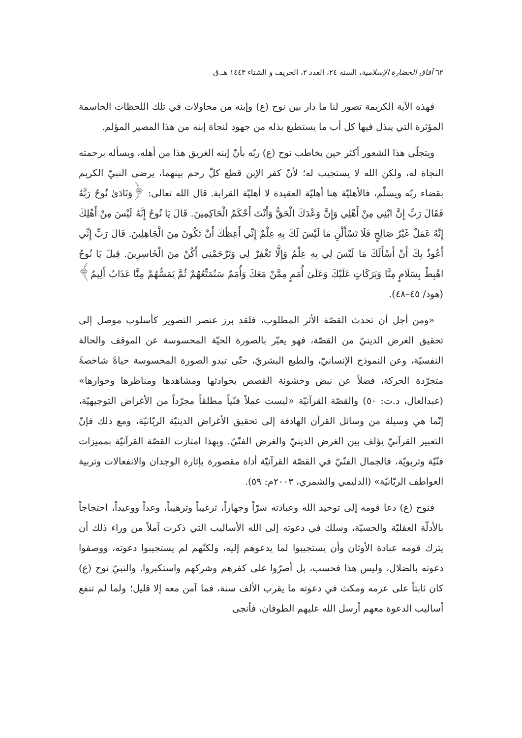٦٢ آفاق الحضارة الإسلامية، السنة ٢٤، العدد ٢، الخريف و الشتاء ١٤٤٣ هـ.ق
فهذه الآية الكريمة تصور لنا ما دار بين نوح (ع) وإبنه من محاولات في تلك اللحظات الحاسمة المؤثرة التي يبذل فيها كل أب ما يستطيع بذله من جهود لنجاة إبنه من هذا المصير المؤلم.
ويتجلّى هذا الشعور أكثر حين يخاطب نوح (ع) ربّه بأنّ إبنه الغريق هذا من أهله، ويسأله برحمته النجاة له، ولكن الله لا يستجيب له؛ لأنّ كفر الإبن قطع كلّ رحم بينهما، يرضى النبيّ الكريم بقضاء ربّه ويسلّم، فالأهليّة هنا أهليّة العقيدة لا أهليّة القرابة. قال الله تعالى: ﴿وَنَادَىٰ نُوحٌ رَبَّهُ فَقَالَ رَبِّ إِنَّ ابْنِي مِنْ أَهْلِي وَإِنَّ وَعْدَكَ الْحَقُّ وَأَنْتَ أَحْكَمُ الْحَاكِمِينَ. قَالَ يَا نُوحُ إِنَّهُ لَيْسَ مِنْ أَهْلِكَ إِنَّهُ عَمَلٌ غَيْرُ صَالِحٍ فَلَا تَسْأَلْنِ مَا لَيْسَ لَكَ بِهِ عِلْمٌ إِنِّي أَعِظُكَ أَنْ تَكُونَ مِنَ الْجَاهِلِينَ. قَالَ رَبِّ إِنِّي أَعُوذُ بِكَ أَنْ أَسْأَلَكَ مَا لَيْسَ لِي بِهِ عِلْمٌ وَإِلَّا تَغْفِرْ لِي وَتَرْحَمْنِي أَكُنْ مِنَ الْخَاسِرِينَ. قِيلَ يَا نُوحُ اهْبِطْ بِسَلَامٍ مِنَّا وَبَرَكَاتٍ عَلَيْكَ وَعَلَىٰ أُمَمٍ مِمَّنْ مَعَكَ وَأُمَمٌ سَنُمَتِّعُهُمْ ثُمَّ يَمَسُّهُمْ مِنَّا عَذَابٌ أَلِيمٌ﴾ (هود/ ٤٥–٤٨).
«ومن أجل أن تحدث القصّة الأثر المطلوب، فلقد برز عنصر التصوير كأسلوب موصل إلى تحقيق الغرض الدينيّ من القصّة، فهو يعبّر بالصورة الحيّة المحسوسة عن الموقف والحالة النفسيّة، وعن النموذج الإنسانيّ، والطبع البشريّ، حتّى تبدو الصورة المحسوسة حياةً شاخصةً متجرّدة الحركة، فضلاً عن نبض وخشونة القصص بحوادثها ومشاهدها ومناظرها وحوارها» (عبدالعال، د.ت: ٥٠) والقصّة القرآنيّة «ليست عملاً فنّياً مطلقاً مجرّداً من الأغراض التوجيهيّة، إنّما هي وسيلة من وسائل القرآن الهادفة إلى تحقيق الأغراض الدينيّة الربّانيّة، ومع ذلك فإنّ التعبير القرآنيّ يؤلف بين الغرض الدينيّ والغرض الفنّيّ. وبهذا امتازت القصّة القرآنيّة بمميزات فنّيّة وتربويّة، فالجمال الفنّيّ في القصّة القرآنيّة أداة مقصورة بإثارة الوجدان والانفعالات وتربية العواطف الربّانيّة» (الدليمي والشمري، ٢٠٠٣م: ٥٩).
فنوح (ع) دعا قومه إلى توحيد الله وعبادته سرّاً وجهاراً، ترغيباً وترهيباً، وعداً ووعيداً، احتجاجاً بالأدلّة العقليّة والحسيّة، وسلك في دعوته إلى الله الأساليب التي ذكرت آملاً من وراء ذلك أن يترك قومه عبادة الأوثان وأن يستجيبوا لما يدعوهم إليه، ولكنّهم لم يستجيبوا دعوته، ووصفوا دعوته بالضلال، وليس هذا فحسب، بل أصرّوا على كفرهم وشركهم واستكبروا. والنبيّ نوح (ع) كان ثابتاً على عزمه ومكث في دعوته ما يقرب الألف سنة، فما آمن معه إلا قليل؛ ولما لم تنفع أساليب الدعوة معهم أرسل الله عليهم الطوفان، فأنجى